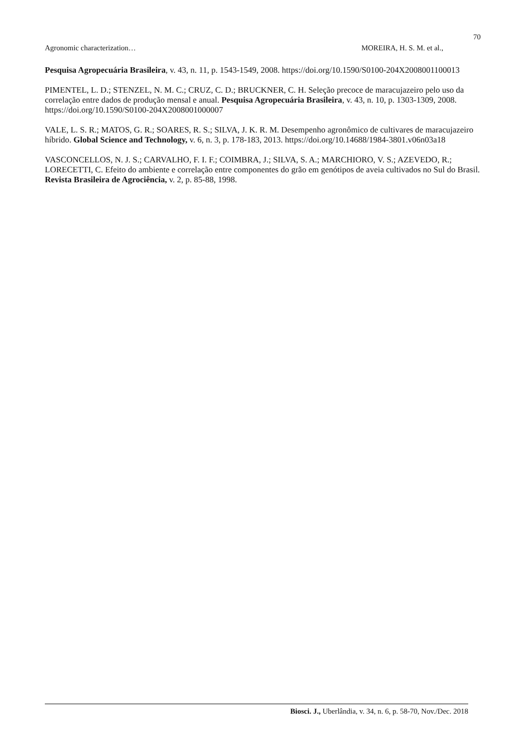70
Agronomic characterization… MOREIRA, H. S. M. et al.,
Pesquisa Agropecuária Brasileira, v. 43, n. 11, p. 1543‑1549, 2008. https://doi.org/10.1590/S0100-204X2008001100013
PIMENTEL, L. D.; STENZEL, N. M. C.; CRUZ, C. D.; BRUCKNER, C. H. Seleção precoce de maracujazeiro pelo uso da correlação entre dados de produção mensal e anual. Pesquisa Agropecuária Brasileira, v. 43, n. 10, p. 1303-1309, 2008. https://doi.org/10.1590/S0100-204X2008001000007
VALE, L. S. R.; MATOS, G. R.; SOARES, R. S.; SILVA, J. K. R. M. Desempenho agronômico de cultivares de maracujazeiro híbrido. Global Science and Technology, v. 6, n. 3, p. 178-183, 2013. https://doi.org/10.14688/1984-3801.v06n03a18
VASCONCELLOS, N. J. S.; CARVALHO, F. I. F.; COIMBRA, J.; SILVA, S. A.; MARCHIORO, V. S.; AZEVEDO, R.; LORECETTI, C. Efeito do ambiente e correlação entre componentes do grão em genótipos de aveia cultivados no Sul do Brasil. Revista Brasileira de Agrociência, v. 2, p. 85-88, 1998.
Biosci. J., Uberlândia, v. 34, n. 6, p. 58-70, Nov./Dec. 2018